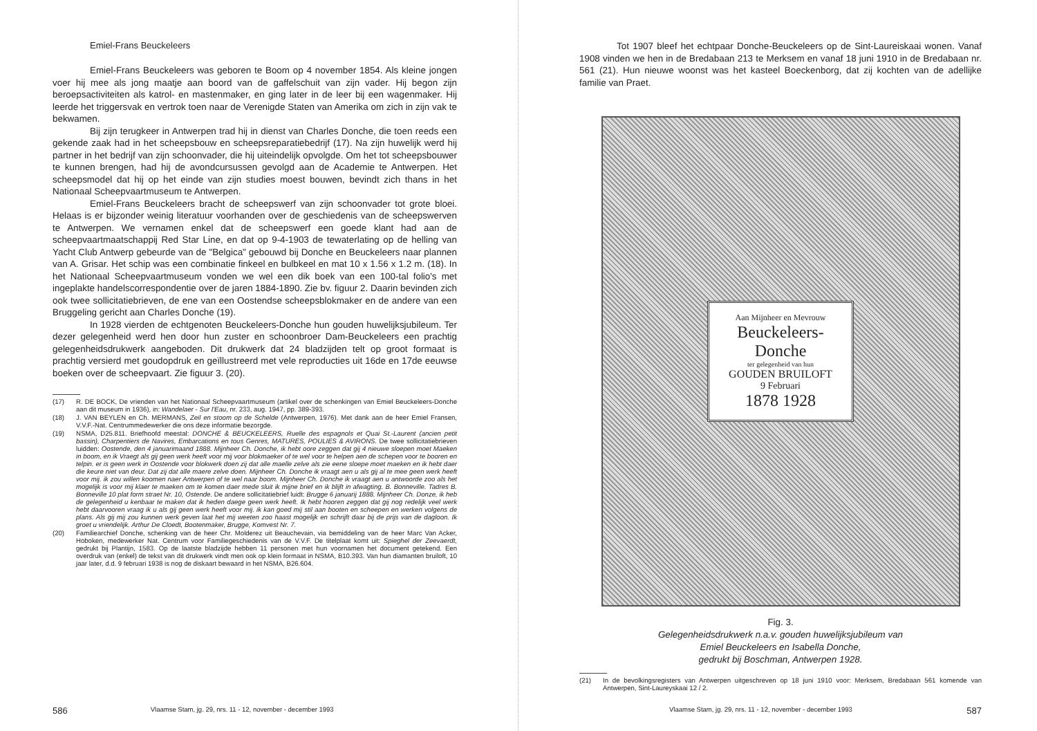Emiel-Frans Beuckeleers
Emiel-Frans Beuckeleers was geboren te Boom op 4 november 1854. Als kleine jongen voer hij mee als jong maatje aan boord van de gaffelschuit van zijn vader. Hij begon zijn beroepsactiviteiten als katrol- en mastenmaker, en ging later in de leer bij een wagenmaker. Hij leerde het triggersvak en vertrok toen naar de Verenigde Staten van Amerika om zich in zijn vak te bekwamen.
Bij zijn terugkeer in Antwerpen trad hij in dienst van Charles Donche, die toen reeds een gekende zaak had in het scheepsbouw en scheepsreparatiebedrijf (17). Na zijn huwelijk werd hij partner in het bedrijf van zijn schoonvader, die hij uiteindelijk opvolgde. Om het tot scheepsbouwer te kunnen brengen, had hij de avondcursussen gevolgd aan de Academie te Antwerpen. Het scheepsmodel dat hij op het einde van zijn studies moest bouwen, bevindt zich thans in het Nationaal Scheepvaartmuseum te Antwerpen.
Emiel-Frans Beuckeleers bracht de scheepswerf van zijn schoonvader tot grote bloei. Helaas is er bijzonder weinig literatuur voorhanden over de geschiedenis van de scheepswerven te Antwerpen. We vernamen enkel dat de scheepswerf een goede klant had aan de scheepvaartmaatschappij Red Star Line, en dat op 9-4-1903 de tewaterlating op de helling van Yacht Club Antwerp gebeurde van de "Belgica" gebouwd bij Donche en Beuckeleers naar plannen van A. Grisar. Het schip was een combinatie finkeel en bulbkeel en mat 10 x 1.56 x 1.2 m. (18). In het Nationaal Scheepvaartmuseum vonden we wel een dik boek van een 100-tal folio's met ingeplakte handelscorrespondentie over de jaren 1884-1890. Zie bv. figuur 2. Daarin bevinden zich ook twee sollicitatiebrieven, de ene van een Oostendse scheepsblokmaker en de andere van een Bruggeling gericht aan Charles Donche (19).
In 1928 vierden de echtgenoten Beuckeleers-Donche hun gouden huwelijksjubileum. Ter dezer gelegenheid werd hen door hun zuster en schoonbroer Dam-Beuckeleers een prachtig gelegenheidsdrukwerk aangeboden. Dit drukwerk dat 24 bladzijden telt op groot formaat is prachtig versierd met goudopdruk en geïllustreerd met vele reproducties uit 16de en 17de eeuwse boeken over de scheepvaart. Zie figuur 3. (20).
(17) R. DE BOCK, De vrienden van het Nationaal Scheepvaartmuseum (artikel over de schenkingen van Emiel Beuckeleers-Donche aan dit museum in 1936), in: Wandelaer - Sur l'Eau, nr. 233, aug. 1947, pp. 389-393.
(18) J. VAN BEYLEN en Ch. MERMANS, Zeil en stoom op de Schelde (Antwerpen, 1976). Met dank aan de heer Emiel Fransen, V.V.F.-Nat. Centrummedewerker die ons deze informatie bezorgde.
(19) NSMA, D25.811. Briefhoofd meestal: DONCHE & BEUCKELEERS, Ruelle des espagnols et Quai St.-Laurent (ancien petit bassin), Charpentiers de Navires, Embarcations en tous Genres, MATURES, POULIES & AVIRONS. De twee sollicitatiebrieven luidden: Oostende, den 4 januarimaand 1888. Mijnheer Ch. Donche, ik hebt oore zeggen dat gij 4 nieuwe sloepen moet Maeken in boom, en ik Vraegt als gij geen werk heeft voor mij voor blokmaeker of te wel voor te helpen aen de schepen voor te booren en telpin. er is geen werk in Oostende voor blokwerk doen zij dat alle maelle zelve als zie eene sloepe moet maeken en ik hebt daer die keure niet van deur. Dat zij dat alle maere zelve doen. Mijnheer Ch. Donche ik vraagt aen u als gij al te mee geen werk heeft voor mij. ik zou willen koomen naer Antwerpen of te wel naar boom. Mijnheer Ch. Donche ik vraagt aen u antwoorde zoo als het mogelijk is voor mij klaer te maeken om te komen daer mede sluit ik mijne brief en ik blijft in afwagting. B. Bonneville. Tadres B. Bonneville 10 plat form straet Nr. 10, Ostende. De andere sollicitatiebrief luidt: Brugge 6 januarij 1888. Mijnheer Ch. Donze, ik heb de gelegenheid u kenbaar te maken dat ik heden daege geen werk heeft. Ik hebt hooren zeggen dat gij nog redelijk veel werk hebt daarvooren vraag ik u als gij geen werk heeft voor mij. ik kan goed mij stil aan booten en scheepen en werken volgens de plans. Als gij mij zou kunnen werk geven laat het mij weeten zoo haast mogelijk en schrijft daar bij de prijs van de dagloon. Ik groet u vriendelijk. Arthur De Cloedt, Bootenmaker, Brugge, Komvest Nr. 7.
(20) Familiearchief Donche, schenking van de heer Chr. Molderez uit Beauchevain, via bemiddeling van de heer Marc Van Acker, Hoboken, medewerker Nat. Centrum voor Familiegeschiedenis van de V.V.F. De titelplaat komt uit: Spieghel der Zeevaerdt, gedrukt bij Plantijn, 1583. Op de laatste bladzijde hebben 11 personen met hun voornamen het document getekend. Een overdruk van (enkel) de tekst van dit drukwerk vindt men ook op klein formaat in NSMA, B10.393. Van hun diamanten bruiloft, 10 jaar later, d.d. 9 februari 1938 is nog de diskaart bewaard in het NSMA, B26.604.
586 Vlaamse Stam, jg. 29, nrs. 11 - 12, november - december 1993
Tot 1907 bleef het echtpaar Donche-Beuckeleers op de Sint-Laureiskaai wonen. Vanaf 1908 vinden we hen in de Bredabaan 213 te Merksem en vanaf 18 juni 1910 in de Bredabaan nr. 561 (21). Hun nieuwe woonst was het kasteel Boeckenborg, dat zij kochten van de adellijke familie van Praet.
Aan Mijnheer en Mevrouw
Beuckeleers-Donche
ter gelegenheid van hun
GOUDEN BRUILOFT
9 Februari
1878 1928
Fig. 3.
Gelegenheidsdrukwerk n.a.v. gouden huwelijksjubileum van
Emiel Beuckeleers en Isabella Donche,
gedrukt bij Boschman, Antwerpen 1928.
(21) In de bevolkingsregisters van Antwerpen uitgeschreven op 18 juni 1910 voor: Merksem, Bredabaan 561 komende van Antwerpen, Sint-Laureyskaai 12 / 2.
Vlaamse Stam, jg. 29, nrs. 11 - 12, november - december 1993 587